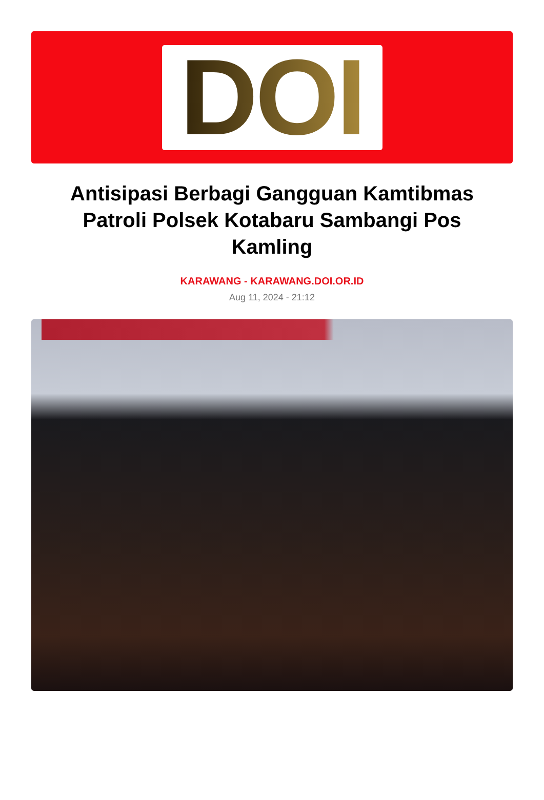DOI
Antisipasi Berbagi Gangguan Kamtibmas Patroli Polsek Kotabaru Sambangi Pos Kamling
KARAWANG - KARAWANG.DOI.OR.ID
Aug 11, 2024 - 21:12